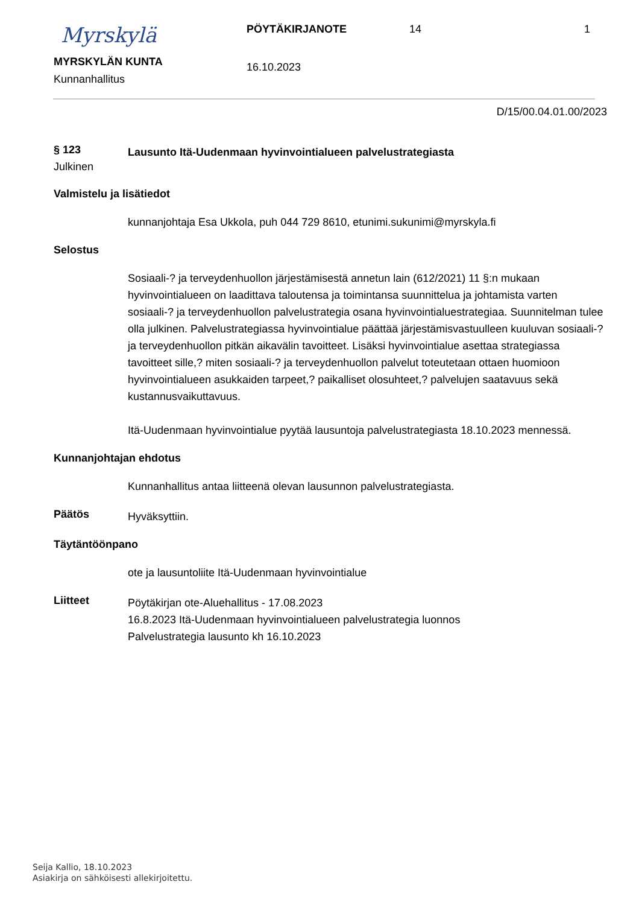Myrskylä
MYRSKYLÄN KUNTA
Kunnanhallitus
PÖYTÄKIRJANOTE
16.10.2023
14 1
D/15/00.04.01.00/2023
§ 123
Lausunto Itä-Uudenmaan hyvinvointialueen palvelustrategiasta
Julkinen
Valmistelu ja lisätiedot
kunnanjohtaja Esa Ukkola, puh 044 729 8610, etunimi.sukunimi@myrskyla.fi
Selostus
Sosiaali-? ja terveydenhuollon järjestämisestä annetun lain (612/2021) 11 §:n mukaan hyvinvointialueen on laadittava taloutensa ja toimintansa suunnittelua ja johtamista varten sosiaali-? ja terveydenhuollon palvelustrategia osana hyvinvointialuestrategiaa. Suunnitelman tulee olla julkinen. Palvelustrategiassa hyvinvointialue päättää järjestämisvastuulleen kuuluvan sosiaali-? ja terveydenhuollon pitkän aikavälin tavoitteet. Lisäksi hyvinvointialue asettaa strategiassa tavoitteet sille,? miten sosiaali-? ja terveydenhuollon palvelut toteutetaan ottaen huomioon hyvinvointialueen asukkaiden tarpeet,? paikalliset olosuhteet,? palvelujen saatavuus sekä kustannusvaikuttavuus.
Itä-Uudenmaan hyvinvointialue pyytää lausuntoja palvelustrategiasta 18.10.2023 mennessä.
Kunnanjohtajan ehdotus
Kunnanhallitus antaa liitteenä olevan lausunnon palvelustrategiasta.
Päätös
Hyväksyttiin.
Täytäntöönpano
ote ja lausuntoliite Itä-Uudenmaan hyvinvointialue
Liitteet
Pöytäkirjan ote-Aluehallitus - 17.08.2023
16.8.2023 Itä-Uudenmaan hyvinvointialueen palvelustrategia luonnos
Palvelustrategia lausunto kh 16.10.2023
Seija Kallio, 18.10.2023
Asiakirja on sähköisesti allekirjoitettu.